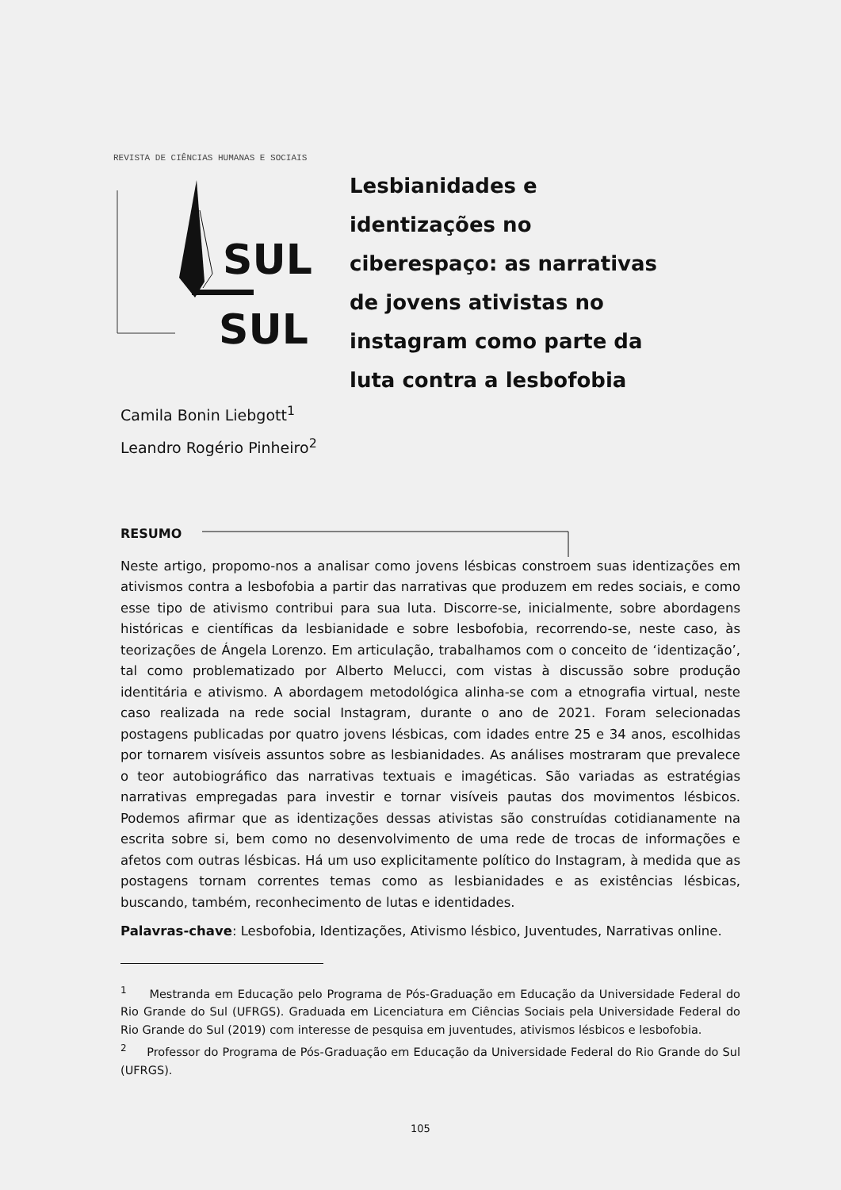REVISTA DE CIÊNCIAS HUMANAS E SOCIAIS
SUL
SUL
Lesbianidades e identizações no ciberespaço: as narrativas de jovens ativistas no instagram como parte da luta contra a lesbofobia
Camila Bonin Liebgott<sup>1</sup>
Leandro Rogério Pinheiro<sup>2</sup>
RESUMO
Neste artigo, propomo-nos a analisar como jovens lésbicas constroem suas identizações em ativismos contra a lesbofobia a partir das narrativas que produzem em redes sociais, e como esse tipo de ativismo contribui para sua luta. Discorre-se, inicialmente, sobre abordagens históricas e científicas da lesbianidade e sobre lesbofobia, recorrendo-se, neste caso, às teorizações de Ángela Lorenzo. Em articulação, trabalhamos com o conceito de ‘identização’, tal como problematizado por Alberto Melucci, com vistas à discussão sobre produção identitária e ativismo. A abordagem metodológica alinha-se com a etnografia virtual, neste caso realizada na rede social Instagram, durante o ano de 2021. Foram selecionadas postagens publicadas por quatro jovens lésbicas, com idades entre 25 e 34 anos, escolhidas por tornarem visíveis assuntos sobre as lesbianidades. As análises mostraram que prevalece o teor autobiográfico das narrativas textuais e imagéticas. São variadas as estratégias narrativas empregadas para investir e tornar visíveis pautas dos movimentos lésbicos. Podemos afirmar que as identizações dessas ativistas são construídas cotidianamente na escrita sobre si, bem como no desenvolvimento de uma rede de trocas de informações e afetos com outras lésbicas. Há um uso explicitamente político do Instagram, à medida que as postagens tornam correntes temas como as lesbianidades e as existências lésbicas, buscando, também, reconhecimento de lutas e identidades.
Palavras-chave: Lesbofobia, Identizações, Ativismo lésbico, Juventudes, Narrativas online.
<sup>1</sup> Mestranda em Educação pelo Programa de Pós-Graduação em Educação da Universidade Federal do Rio Grande do Sul (UFRGS). Graduada em Licenciatura em Ciências Sociais pela Universidade Federal do Rio Grande do Sul (2019) com interesse de pesquisa em juventudes, ativismos lésbicos e lesbofobia.
<sup>2</sup> Professor do Programa de Pós-Graduação em Educação da Universidade Federal do Rio Grande do Sul (UFRGS).
105